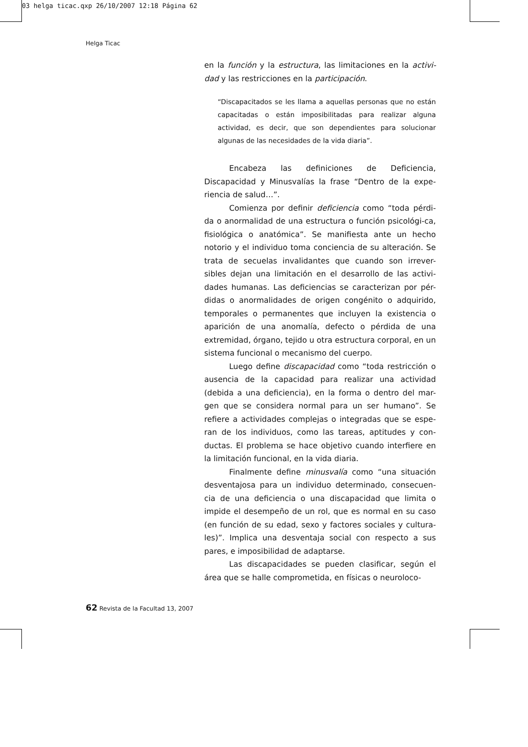03 helga ticac.qxp 26/10/2007 12:18 Página 62
Helga Ticac
en la función y la estructura, las limitaciones en la activi-dad y las restricciones en la participación.
“Discapacitados se les llama a aquellas personas que no están capacitadas o están imposibilitadas para realizar alguna actividad, es decir, que son dependientes para solucionar algunas de las necesidades de la vida diaria”.
Encabeza las definiciones de Deficiencia, Discapacidad y Minusvalías la frase “Dentro de la expe-riencia de salud…”.
Comienza por definir deficiencia como “toda pérdi-da o anormalidad de una estructura o función psicológi-ca, fisiológica o anatómica”. Se manifiesta ante un hecho notorio y el individuo toma conciencia de su alteración. Se trata de secuelas invalidantes que cuando son irrever-sibles dejan una limitación en el desarrollo de las activi-dades humanas. Las deficiencias se caracterizan por pér-didas o anormalidades de origen congénito o adquirido, temporales o permanentes que incluyen la existencia o aparición de una anomalía, defecto o pérdida de una extremidad, órgano, tejido u otra estructura corporal, en un sistema funcional o mecanismo del cuerpo.
Luego define discapacidad como “toda restricción o ausencia de la capacidad para realizar una actividad (debida a una deficiencia), en la forma o dentro del mar-gen que se considera normal para un ser humano”. Se refiere a actividades complejas o integradas que se espe-ran de los individuos, como las tareas, aptitudes y con-ductas. El problema se hace objetivo cuando interfiere en la limitación funcional, en la vida diaria.
Finalmente define minusvalía como “una situación desventajosa para un individuo determinado, consecuen-cia de una deficiencia o una discapacidad que limita o impide el desempeño de un rol, que es normal en su caso (en función de su edad, sexo y factores sociales y cultura-les)”. Implica una desventaja social con respecto a sus pares, e imposibilidad de adaptarse.
Las discapacidades se pueden clasificar, según el área que se halle comprometida, en físicas o neuroloco-
62 Revista de la Facultad 13, 2007